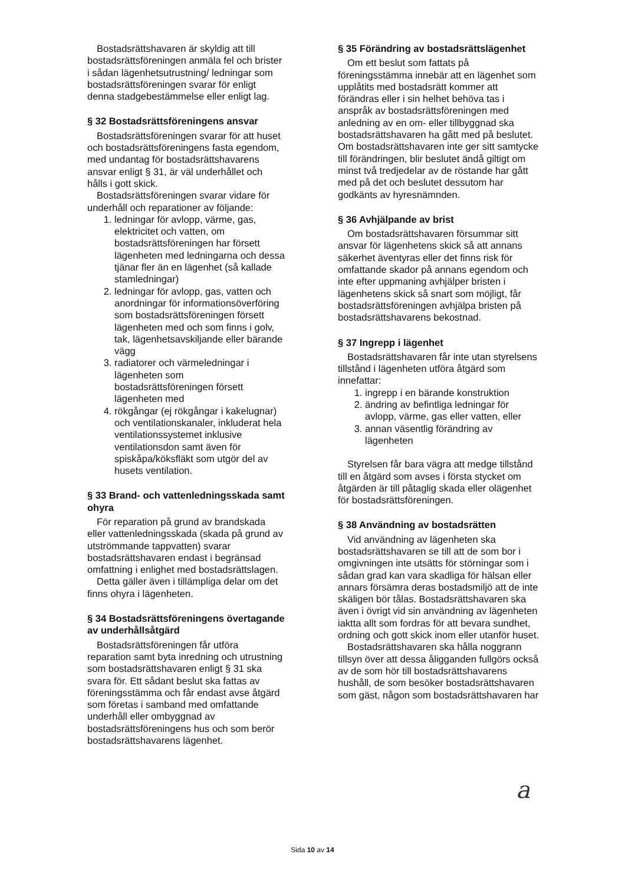Bostadsrättshavaren är skyldig att till bostadsrättsföreningen anmäla fel och brister i sådan lägenhetsutrustning/ ledningar som bostadsrättsföreningen svarar för enligt denna stadgebestämmelse eller enligt lag.
§ 32 Bostadsrättsföreningens ansvar
Bostadsrättsföreningen svarar för att huset och bostadsrättsföreningens fasta egendom, med undantag för bostadsrättshavarens ansvar enligt § 31, är väl underhållet och hålls i gott skick.
Bostadsrättsföreningen svarar vidare för underhåll och reparationer av följande:
1. ledningar för avlopp, värme, gas, elektricitet och vatten, om bostadsrättsföreningen har försett lägenheten med ledningarna och dessa tjänar fler än en lägenhet (så kallade stamledningar)
2. ledningar för avlopp, gas, vatten och anordningar för informationsöverföring som bostadsrättsföreningen försett lägenheten med och som finns i golv, tak, lägenhetsavskiljande eller bärande vägg
3. radiatorer och värmeledningar i lägenheten som bostadsrättsföreningen försett lägenheten med
4. rökgångar (ej rökgångar i kakelugnar) och ventilationskanaler, inkluderat hela ventilationssystemet inklusive ventilationsdon samt även för spiskåpa/köksfläkt som utgör del av husets ventilation.
§ 33 Brand- och vattenledningsskada samt ohyra
För reparation på grund av brandskada eller vattenledningsskada (skada på grund av utströmmande tappvatten) svarar bostadsrättshavaren endast i begränsad omfattning i enlighet med bostadsrättslagen.
Detta gäller även i tillämpliga delar om det finns ohyra i lägenheten.
§ 34 Bostadsrättsföreningens övertagande av underhållsåtgärd
Bostadsrättsföreningen får utföra reparation samt byta inredning och utrustning som bostadsrättshavaren enligt § 31 ska svara för. Ett sådant beslut ska fattas av föreningsstämma och får endast avse åtgärd som företas i samband med omfattande underhåll eller ombyggnad av bostadsrättsföreningens hus och som berör bostadsrättshavarens lägenhet.
§ 35 Förändring av bostadsrättslägenhet
Om ett beslut som fattats på föreningsstämma innebär att en lägenhet som upplåtits med bostadsrätt kommer att förändras eller i sin helhet behöva tas i anspråk av bostadsrättsföreningen med anledning av en om- eller tillbyggnad ska bostadsrättshavaren ha gått med på beslutet. Om bostadsrättshavaren inte ger sitt samtycke till förändringen, blir beslutet ändå giltigt om minst två tredjedelar av de röstande har gått med på det och beslutet dessutom har godkänts av hyresnämnden.
§ 36 Avhjälpande av brist
Om bostadsrättshavaren försummar sitt ansvar för lägenhetens skick så att annans säkerhet äventyras eller det finns risk för omfattande skador på annans egendom och inte efter uppmaning avhjälper bristen i lägenhetens skick så snart som möjligt, får bostadsrättsföreningen avhjälpa bristen på bostadsrättshavarens bekostnad.
§ 37 Ingrepp i lägenhet
Bostadsrättshavaren får inte utan styrelsens tillstånd i lägenheten utföra åtgärd som innefattar:
1. ingrepp i en bärande konstruktion
2. ändring av befintliga ledningar för avlopp, värme, gas eller vatten, eller
3. annan väsentlig förändring av lägenheten
Styrelsen får bara vägra att medge tillstånd till en åtgärd som avses i första stycket om åtgärden är till påtaglig skada eller olägenhet för bostadsrättsföreningen.
§ 38 Användning av bostadsrätten
Vid användning av lägenheten ska bostadsrättshavaren se till att de som bor i omgivningen inte utsätts för störningar som i sådan grad kan vara skadliga för hälsan eller annars försämra deras bostadsmiljö att de inte skäligen bör tålas. Bostadsrättshavaren ska även i övrigt vid sin användning av lägenheten iaktta allt som fordras för att bevara sundhet, ordning och gott skick inom eller utanför huset.
Bostadsrättshavaren ska hålla noggrann tillsyn över att dessa åligganden fullgörs också av de som hör till bostadsrättshavarens hushåll, de som besöker bostadsrättshavaren som gäst, någon som bostadsrättshavaren har
a
Sida 10 av 14